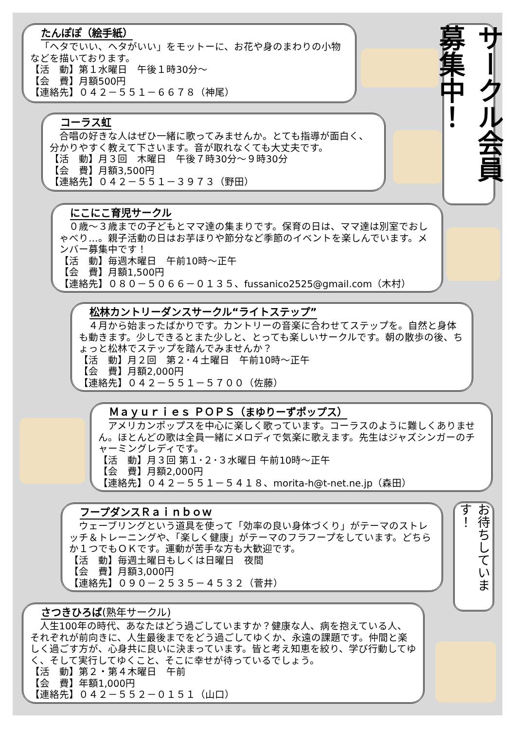たんぽぽ（絵手紙）
「ヘタでいい、ヘタがいい」をモットーに、お花や身のまわりの小物などを描いております。
【活　動】第１水曜日　午後１時30分～
【会　費】月額500円
【連絡先】０４２－５５１－６６７８（神尾）
サークル会員募集中！
コーラス虹
合唱の好きな人はぜひ一緒に歌ってみませんか。とても指導が面白く、分かりやすく教えて下さいます。音が取れなくても大丈夫です。
【活　動】月３回　木曜日　午後７時30分～９時30分
【会　費】月額3,500円
【連絡先】０４２－５５１－３９７３（野田）
にこにこ育児サークル
０歳～３歳までの子どもとママ達の集まりです。保育の日は、ママ達は別室でおしゃべり…。親子活動の日はお芋ほりや節分など季節のイベントを楽しんでいます。メンバー募集中です！
【活　動】毎週木曜日　午前10時～正午
【会　費】月額1,500円
【連絡先】０８０－５０６６－０１３５、fussanico2525@gmail.com（木村）
松林カントリーダンスサークル“ライトステップ”
４月から始まったばかりです。カントリーの音楽に合わせてステップを。自然と身体も動きます。少しできるとまた少しと、とっても楽しいサークルです。朝の散歩の後、ちょっと松林でステップを踏んでみませんか？
【活　動】月２回　第２･４土曜日　午前10時～正午
【会　費】月額2,000円
【連絡先】０４２－５５１－５７００（佐藤）
Ｍａｙｕｒｉｅｓ ＰＯＰＳ（まゆりーずポップス）
アメリカンポップスを中心に楽しく歌っています。コーラスのように難しくありません。ほとんどの歌は全員一緒にメロディで気楽に歌えます。先生はジャズシンガーのチャーミングレディです。
【活　動】月３回 第１･２･３水曜日 午前10時～正午
【会　費】月額2,000円
【連絡先】０４２－５５１－５４１８、morita-h@t-net.ne.jp（森田）
フープダンスＲａｉｎｂｏｗ
ウェーブリングという道具を使って「効率の良い身体づくり」がテーマのストレッチ＆トレーニングや、「楽しく健康」がテーマのフラフープをしています。どちらか１つでもＯＫです。運動が苦手な方も大歓迎です。
【活　動】毎週土曜日もしくは日曜日　夜間
【会　費】月額3,000円
【連絡先】０９０－２５３５－４５３２（菅井）
お待ちしています！
さつきひろば(熟年サークル)
人生100年の時代、あなたはどう過ごしていますか？健康な人、病を抱えている人、それぞれが前向きに、人生最後までをどう過ごしてゆくか、永遠の課題です。仲間と楽しく過ごす方が、心身共に良いに決まっています。皆と考え知恵を絞り、学び行動してゆく、そして実行してゆくこと、そこに幸せが待っているでしょう。
【活　動】第２・第４木曜日　午前
【会　費】年額1,000円
【連絡先】０４２－５５２－０１５１（山口）